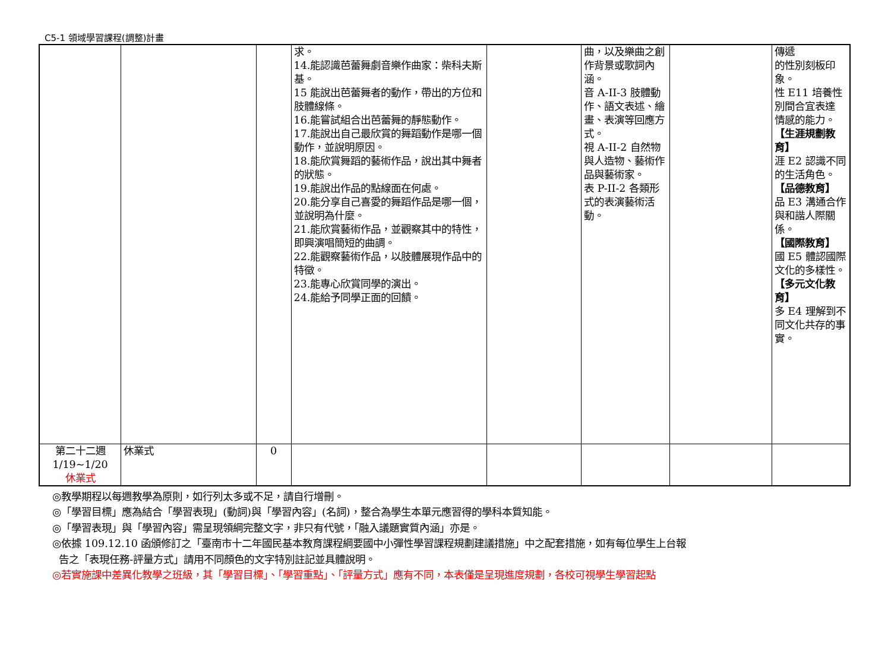C5-1 領域學習課程(調整)計畫
| | | | 求。 14.能認識芭蕾舞劇音樂作曲家：柴科夫斯基。 15 能說出芭蕾舞者的動作，帶出的方位和肢體線條。 16.能嘗試組合出芭蕾舞的靜態動作。 17.能說出自己最欣賞的舞蹈動作是哪一個動作，並說明原因。 18.能欣賞舞蹈的藝術作品，說出其中舞者的狀態。 19.能說出作品的點線面在何處。 20.能分享自己喜愛的舞蹈作品是哪一個，並說明為什麼。 21.能欣賞藝術作品，並觀察其中的特性，即興演唱簡短的曲調。 22.能觀察藝術作品，以肢體展現作品中的特徵。 23.能專心欣賞同學的演出。 24.能給予同學正面的回饋。 | | 曲，以及樂曲之創作背景或歌詞內涵。 音 A-II-3 肢體動作、語文表述、繪畫、表演等回應方式。 視 A-II-2 自然物與人造物、藝術作品與藝術家。 表 P-II-2 各類形式的表演藝術活動。 | | 傳遞 的性別刻板印象。 性 E11 培養性別間合宜表達 情感的能力。 【生涯規劃教育】 涯 E2 認識不同的生活角色。 【品德教育】 品 E3 溝通合作與和諧人際關係。 【國際教育】 國 E5 體認國際文化的多樣性。 【多元文化教育】 多 E4 理解到不同文化共存的事實。 |
| 第二十二週 1/19~1/20 休業式 | 休業式 | 0 | | | | | |
◎教學期程以每週教學為原則，如行列太多或不足，請自行增刪。
◎「學習目標」應為結合「學習表現」(動詞)與「學習內容」(名詞)，整合為學生本單元應習得的學科本質知能。
◎「學習表現」與「學習內容」需呈現領綱完整文字，非只有代號，「融入議題實質內涵」亦是。
◎依據 109.12.10 函頒修訂之「臺南市十二年國民基本教育課程綱要國中小彈性學習課程規劃建議措施」中之配套措施，如有每位學生上台報
告之「表現任務-評量方式」請用不同顏色的文字特別註記並具體說明。
◎若實施課中差異化教學之班級，其「學習目標」、「學習重點」、「評量方式」應有不同，本表僅是呈現進度規劃，各校可視學生學習起點